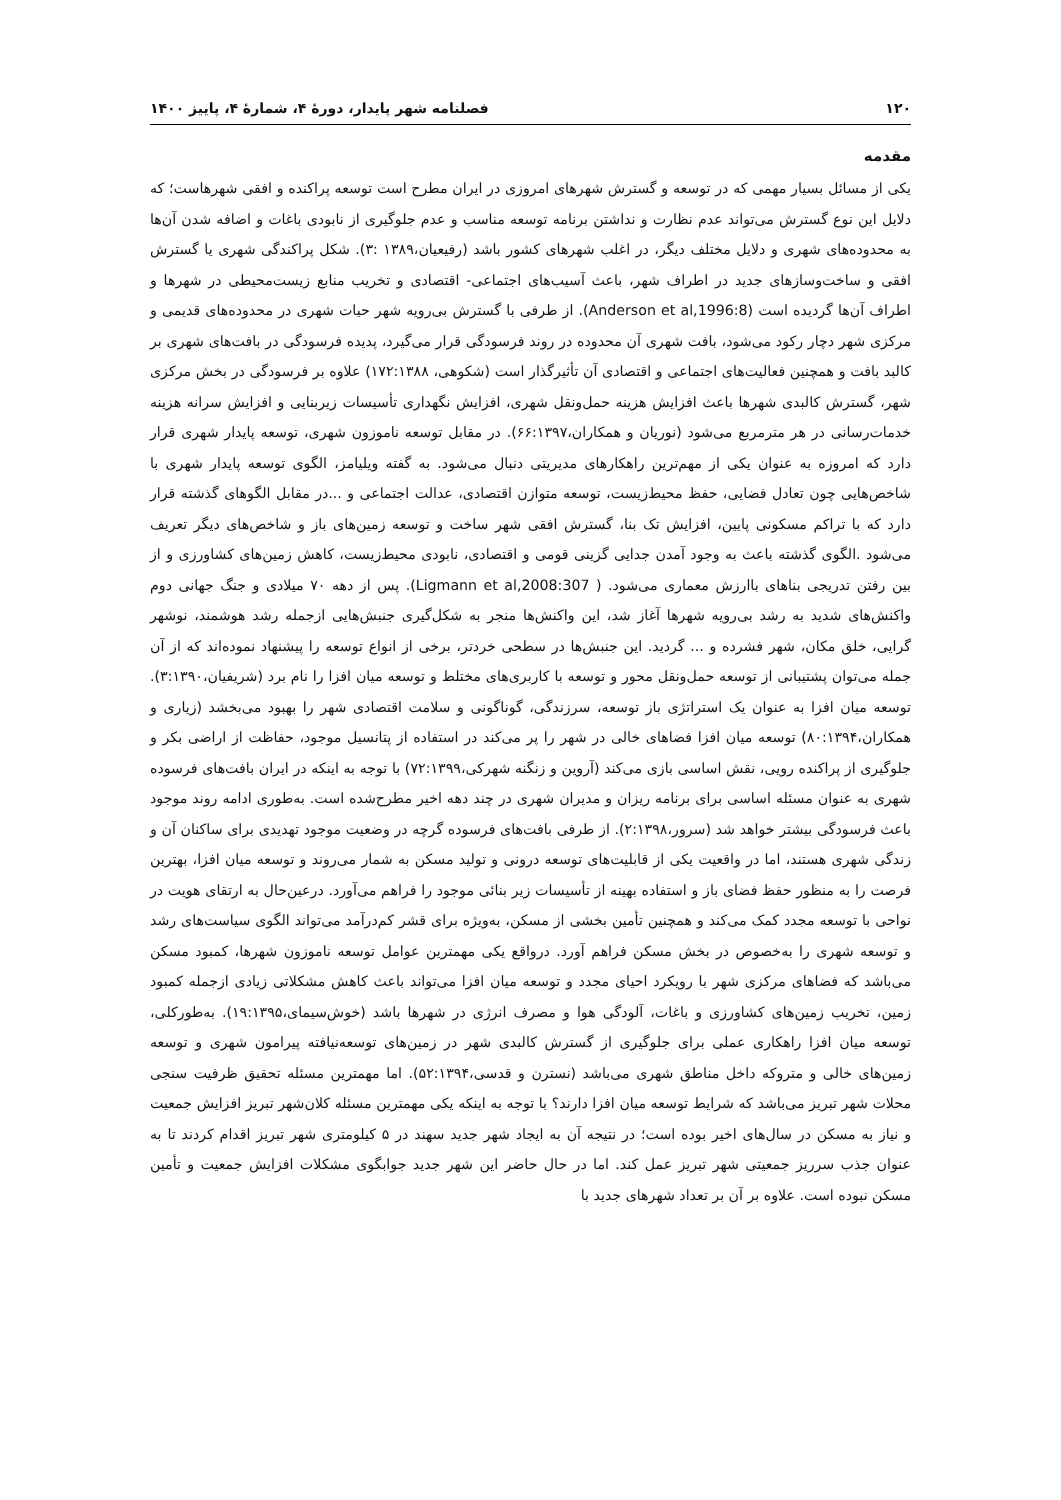۱۲۰ فصلنامه شهر پایدار، دورهٔ ۴، شمارهٔ ۴، پاییز ۱۴۰۰
مقدمه
یکی از مسائل بسیار مهمی که در توسعه و گسترش شهرهای امروزی در ایران مطرح است توسعه پراکنده و افقی شهرهاست؛ که دلایل این نوع گسترش می‌تواند عدم نظارت و نداشتن برنامه توسعه مناسب و عدم جلوگیری از نابودی باغات و اضافه شدن آن‌ها به محدوده‌های شهری و دلایل مختلف دیگر، در اغلب شهرهای کشور باشد (رفیعیان،۱۳۸۹ :۳). شکل پراکندگی شهری یا گسترش افقی و ساخت‌وسازهای جدید در اطراف شهر، باعث آسیب‌های اجتماعی- اقتصادی و تخریب منابع زیست‌محیطی در شهرها و اطراف آن‌ها گردیده است (Anderson et al,1996:8). از طرفی با گسترش بی‌رویه شهر حیات شهری در محدوده‌های قدیمی و مرکزی شهر دچار رکود می‌شود، بافت شهری آن محدوده در روند فرسودگی قرار می‌گیرد، پدیده فرسودگی در بافت‌های شهری بر کالبد بافت و همچنین فعالیت‌های اجتماعی و اقتصادی آن تأثیرگذار است (شکوهی، ۱۷۲:۱۳۸۸) علاوه بر فرسودگی در بخش مرکزی شهر، گسترش کالبدی شهرها باعث افزایش هزینه حمل‌ونقل شهری، افزایش نگهداری تأسیسات زیربنایی و افزایش سرانه هزینه خدمات‌رسانی در هر مترمربع می‌شود (نوریان و همکاران،۶۶:۱۳۹۷). در مقابل توسعه ناموزون شهری، توسعه پایدار شهری قرار دارد که امروزه به عنوان یکی از مهم‌ترین راهکارهای مدیریتی دنبال می‌شود. به گفته ویلیامز، الگوی توسعه پایدار شهری با شاخص‌هایی چون تعادل فضایی، حفظ محیط‌زیست، توسعه متوازن اقتصادی، عدالت اجتماعی و ...در مقابل الگوهای گذشته قرار دارد که با تراکم مسکونی پایین، افزایش تک بنا، گسترش افقی شهر ساخت و توسعه زمین‌های باز و شاخص‌های دیگر تعریف می‌شود .الگوی گذشته باعث به وجود آمدن جدایی گزینی قومی و اقتصادی، نابودی محیط‌زیست، کاهش زمین‌های کشاورزی و از بین رفتن تدریجی بناهای باارزش معماری می‌شود. ( Ligmann et al,2008:307). پس از دهه ۷۰ میلادی و جنگ جهانی دوم واکنش‌های شدید به رشد بی‌رویه شهرها آغاز شد، این واکنش‌ها منجر به شکل‌گیری جنبش‌هایی ازجمله رشد هوشمند، نوشهر گرایی، خلق مکان، شهر فشرده و ... گردید. این جنبش‌ها در سطحی خردتر، برخی از انواع توسعه را پیشنهاد نموده‌اند که از آن جمله می‌توان پشتیبانی از توسعه حمل‌ونقل محور و توسعه با کاربری‌های مختلط و توسعه میان افزا را نام برد (شریفیان،۳:۱۳۹۰). توسعه میان افزا به عنوان یک استراتژی باز توسعه، سرزندگی، گوناگونی و سلامت اقتصادی شهر را بهبود می‌بخشد (زیاری و همکاران،۸۰:۱۳۹۴) توسعه میان افزا فضاهای خالی در شهر را پر می‌کند در استفاده از پتانسیل موجود، حفاظت از اراضی بکر و جلوگیری از پراکنده رویی، نقش اساسی بازی می‌کند (آروین و زنگنه شهرکی،۷۲:۱۳۹۹) با توجه به اینکه در ایران بافت‌های فرسوده شهری به عنوان مسئله اساسی برای برنامه ریزان و مدیران شهری در چند دهه اخیر مطرح‌شده است. به‌طوری ادامه روند موجود باعث فرسودگی بیشتر خواهد شد (سرور،۲:۱۳۹۸). از طرفی بافت‌های فرسوده گرچه در وضعیت موجود تهدیدی برای ساکنان آن و زندگی شهری هستند، اما در واقعیت یکی از قابلیت‌های توسعه درونی و تولید مسکن به شمار می‌روند و توسعه میان افزا، بهترین فرصت را به منظور حفظ فضای باز و استفاده بهینه از تأسیسات زیر بنائی موجود را فراهم می‌آورد. درعین‌حال به ارتقای هویت در نواحی با توسعه مجدد کمک می‌کند و همچنین تأمین بخشی از مسکن، به‌ویژه برای قشر کم‌درآمد می‌تواند الگوی سیاست‌های رشد و توسعه شهری را به‌خصوص در بخش مسکن فراهم آورد. درواقع یکی مهمترین عوامل توسعه ناموزون شهرها، کمبود مسکن می‌باشد که فضاهای مرکزی شهر با رویکرد احیای مجدد و توسعه میان افزا می‌تواند باعث کاهش مشکلاتی زیادی ازجمله کمبود زمین، تخریب زمین‌های کشاورزی و باغات، آلودگی هوا و مصرف انرژی در شهرها باشد (خوش‌سیمای،۱۹:۱۳۹۵). به‌طورکلی، توسعه میان افزا راهکاری عملی برای جلوگیری از گسترش کالبدی شهر در زمین‌های توسعه‌نیافته پیرامون شهری و توسعه زمین‌های خالی و متروکه داخل مناطق شهری می‌باشد (نسترن و قدسی،۵۲:۱۳۹۴). اما مهمترین مسئله تحقیق ظرفیت سنجی محلات شهر تبریز می‌باشد که شرایط توسعه میان افزا دارند؟ با توجه به اینکه یکی مهمترین مسئله کلان‌شهر تبریز افزایش جمعیت و نیاز به مسکن در سال‌های اخیر بوده است؛ در نتیجه آن به ایجاد شهر جدید سهند در ۵ کیلومتری شهر تبریز اقدام کردند تا به عنوان جذب سرریز جمعیتی شهر تبریز عمل کند. اما در حال حاضر این شهر جدید جوابگوی مشکلات افزایش جمعیت و تأمین مسکن نبوده است. علاوه بر آن بر تعداد شهرهای جدید با